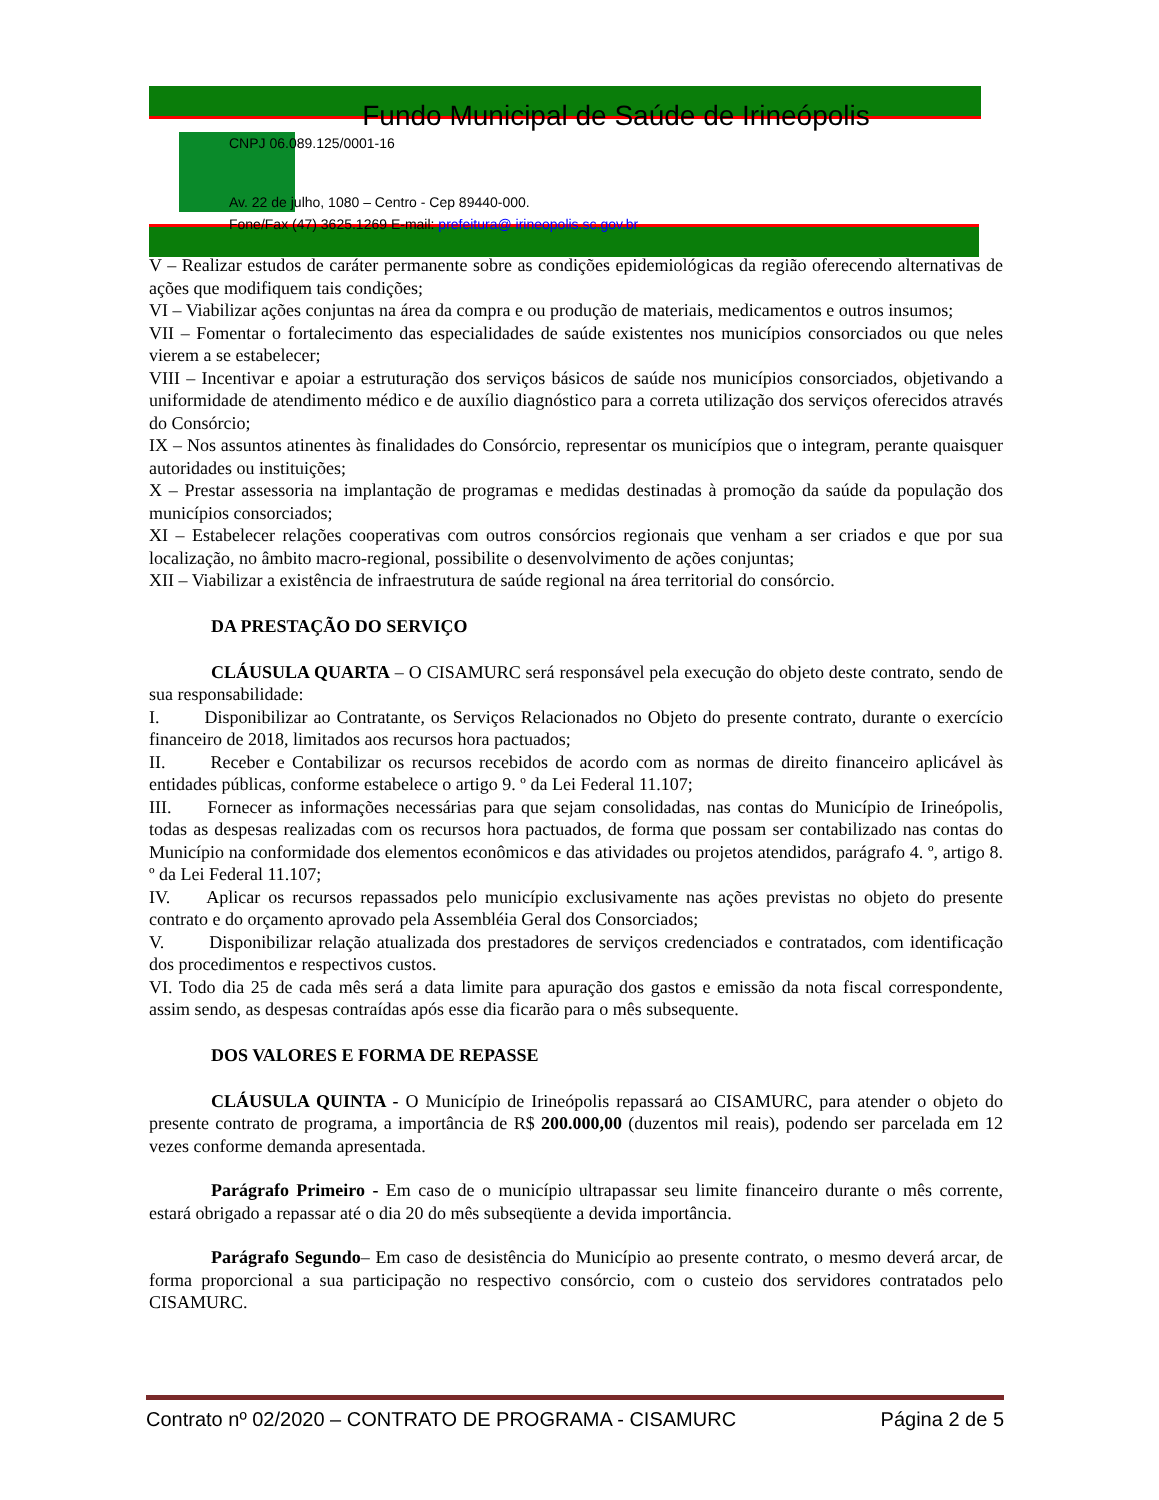Fundo Municipal de Saúde de Irineópolis
CNPJ 06.089.125/0001-16
Av. 22 de julho, 1080 – Centro - Cep 89440-000.
Fone/Fax (47) 3625.1269 E-mail: prefeitura@ irineopolis.sc.gov.br
V – Realizar estudos de caráter permanente sobre as condições epidemiológicas da região oferecendo alternativas de ações que modifiquem tais condições;
VI – Viabilizar ações conjuntas na área da compra e ou produção de materiais, medicamentos e outros insumos;
VII – Fomentar o fortalecimento das especialidades de saúde existentes nos municípios consorciados ou que neles vierem a se estabelecer;
VIII – Incentivar e apoiar a estruturação dos serviços básicos de saúde nos municípios consorciados, objetivando a uniformidade de atendimento médico e de auxílio diagnóstico para a correta utilização dos serviços oferecidos através do Consórcio;
IX – Nos assuntos atinentes às finalidades do Consórcio, representar os municípios que o integram, perante quaisquer autoridades ou instituições;
X – Prestar assessoria na implantação de programas e medidas destinadas à promoção da saúde da população dos municípios consorciados;
XI – Estabelecer relações cooperativas com outros consórcios regionais que venham a ser criados e que por sua localização, no âmbito macro-regional, possibilite o desenvolvimento de ações conjuntas;
XII – Viabilizar a existência de infraestrutura de saúde regional na área territorial do consórcio.
DA PRESTAÇÃO DO SERVIÇO
CLÁUSULA QUARTA – O CISAMURC será responsável pela execução do objeto deste contrato, sendo de sua responsabilidade:
I.   Disponibilizar ao Contratante, os Serviços Relacionados no Objeto do presente contrato, durante o exercício financeiro de 2018, limitados aos recursos hora pactuados;
II.   Receber e Contabilizar os recursos recebidos de acordo com as normas de direito financeiro aplicável às entidades públicas, conforme estabelece o artigo 9. º da Lei Federal 11.107;
III.  Fornecer as informações necessárias para que sejam consolidadas, nas contas do Município de Irineópolis, todas as despesas realizadas com os recursos hora pactuados, de forma que possam ser contabilizado nas contas do Município na conformidade dos elementos econômicos e das atividades ou projetos atendidos, parágrafo 4. º, artigo 8. º da Lei Federal 11.107;
IV.  Aplicar os recursos repassados pelo município exclusivamente nas ações previstas no objeto do presente contrato e do orçamento aprovado pela Assembléia Geral dos Consorciados;
V.   Disponibilizar relação atualizada dos prestadores de serviços credenciados e contratados, com identificação dos procedimentos e respectivos custos.
VI. Todo dia 25 de cada mês será a data limite para apuração dos gastos e emissão da nota fiscal correspondente, assim sendo, as despesas contraídas após esse dia ficarão para o mês subsequente.
DOS VALORES E FORMA DE REPASSE
CLÁUSULA QUINTA - O Município de Irineópolis repassará ao CISAMURC, para atender o objeto do presente contrato de programa, a importância de R$ 200.000,00 (duzentos mil reais), podendo ser parcelada em 12 vezes conforme demanda apresentada.
Parágrafo Primeiro - Em caso de o município ultrapassar seu limite financeiro durante o mês corrente, estará obrigado a repassar até o dia 20 do mês subseqüente a devida importância.
Parágrafo Segundo– Em caso de desistência do Município ao presente contrato, o mesmo deverá arcar, de forma proporcional a sua participação no respectivo consórcio, com o custeio dos servidores contratados pelo CISAMURC.
Contrato nº 02/2020 – CONTRATO DE PROGRAMA - CISAMURC Página 2 de 5